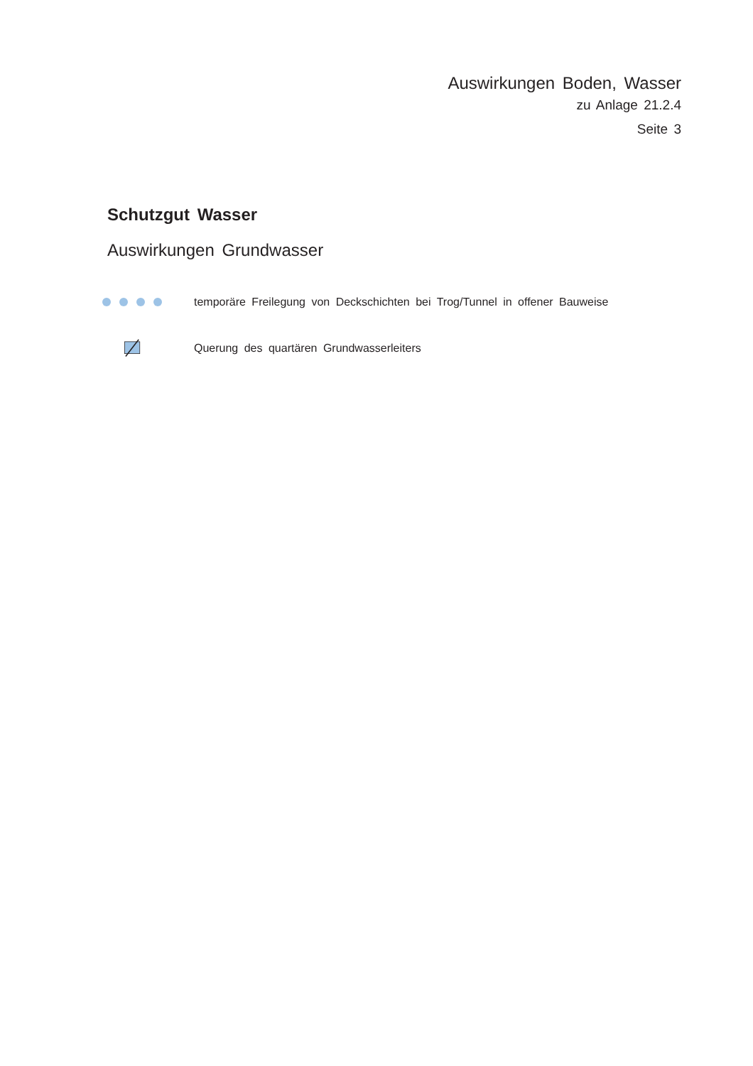Auswirkungen Boden, Wasser
zu Anlage 21.2.4
Seite 3
Schutzgut Wasser
Auswirkungen Grundwasser
temporäre Freilegung von Deckschichten bei Trog/Tunnel in offener Bauweise
Querung des quartären Grundwasserleiters